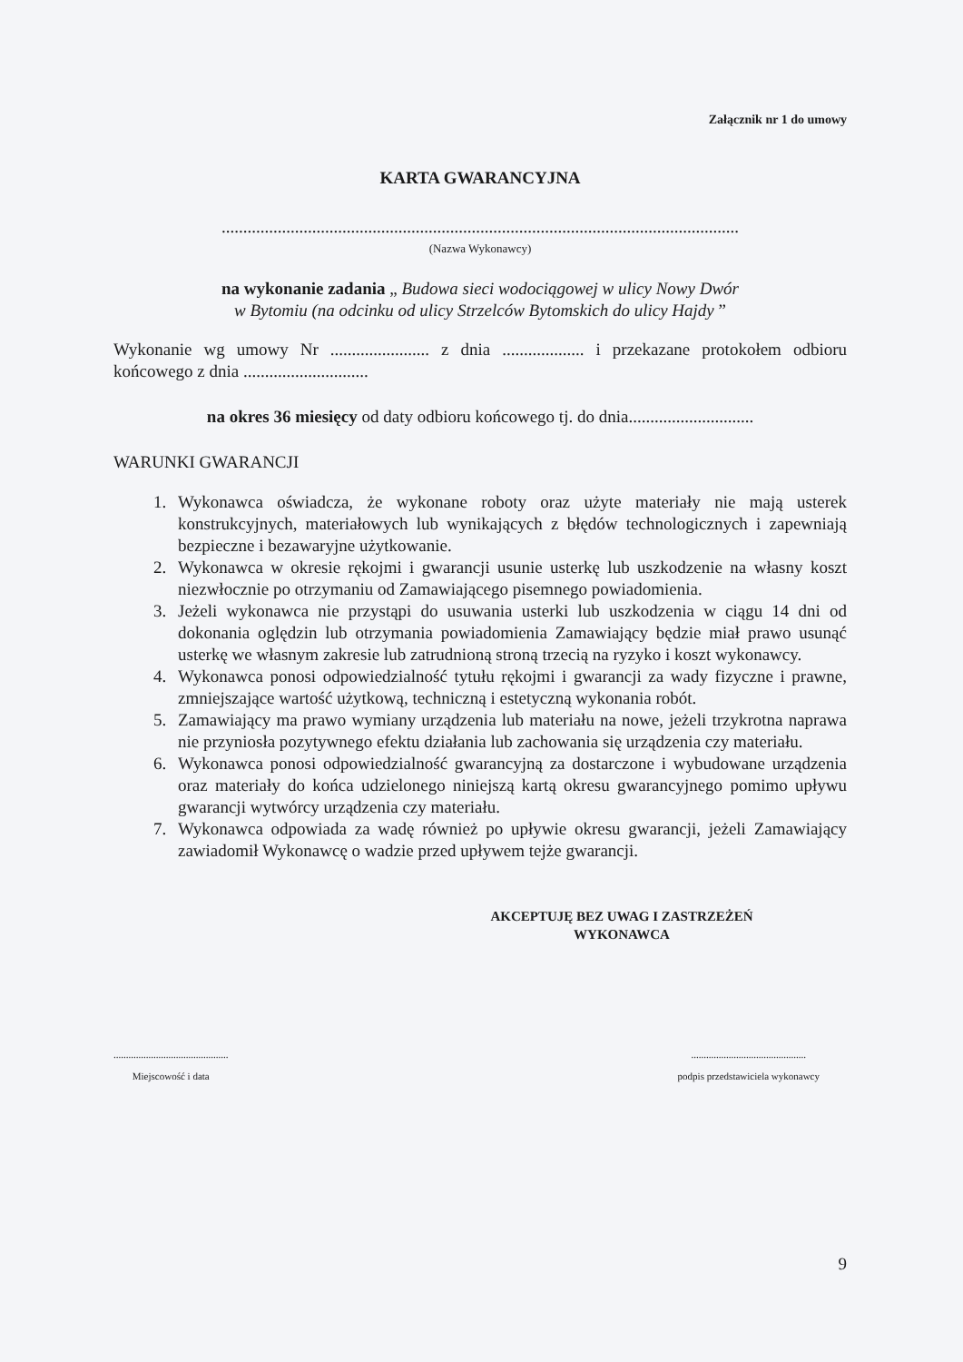Załącznik nr 1 do umowy
KARTA GWARANCYJNA
........................................................................................................................
(Nazwa Wykonawcy)
na wykonanie zadania „ Budowa sieci wodociągowej w ulicy Nowy Dwór
w Bytomiu (na odcinku od ulicy Strzelców Bytomskich do ulicy Hajdy ”
Wykonanie wg umowy Nr ....................... z dnia ................... i przekazane protokołem odbioru końcowego z dnia .............................
na okres 36 miesięcy od daty odbioru końcowego tj. do dnia.............................
WARUNKI GWARANCJI
1. Wykonawca oświadcza, że wykonane roboty oraz użyte materiały nie mają usterek konstrukcyjnych, materiałowych lub wynikających z błędów technologicznych i zapewniają bezpieczne i bezawaryjne użytkowanie.
2. Wykonawca w okresie rękojmi i gwarancji usunie usterkę lub uszkodzenie na własny koszt niezwłocznie po otrzymaniu od Zamawiającego pisemnego powiadomienia.
3. Jeżeli wykonawca nie przystąpi do usuwania usterki lub uszkodzenia w ciągu 14 dni od dokonania oględzin lub otrzymania powiadomienia Zamawiający będzie miał prawo usunąć usterkę we własnym zakresie lub zatrudnioną stroną trzecią na ryzyko i koszt wykonawcy.
4. Wykonawca ponosi odpowiedzialność tytułu rękojmi i gwarancji za wady fizyczne i prawne, zmniejszające wartość użytkową, techniczną i estetyczną wykonania robót.
5. Zamawiający ma prawo wymiany urządzenia lub materiału na nowe, jeżeli trzykrotna naprawa nie przyniosła pozytywnego efektu działania lub zachowania się urządzenia czy materiału.
6. Wykonawca ponosi odpowiedzialność gwarancyjną za dostarczone i wybudowane urządzenia oraz materiały do końca udzielonego niniejszą kartą okresu gwarancyjnego pomimo upływu gwarancji wytwórcy urządzenia czy materiału.
7. Wykonawca odpowiada za wadę również po upływie okresu gwarancji, jeżeli Zamawiający zawiadomił Wykonawcę o wadzie przed upływem tejże gwarancji.
AKCEPTUJĘ BEZ UWAG I ZASTRZEŻEŃ
WYKONAWCA
..............................................
Miejscowość i data
..............................................
podpis przedstawiciela wykonawcy
9